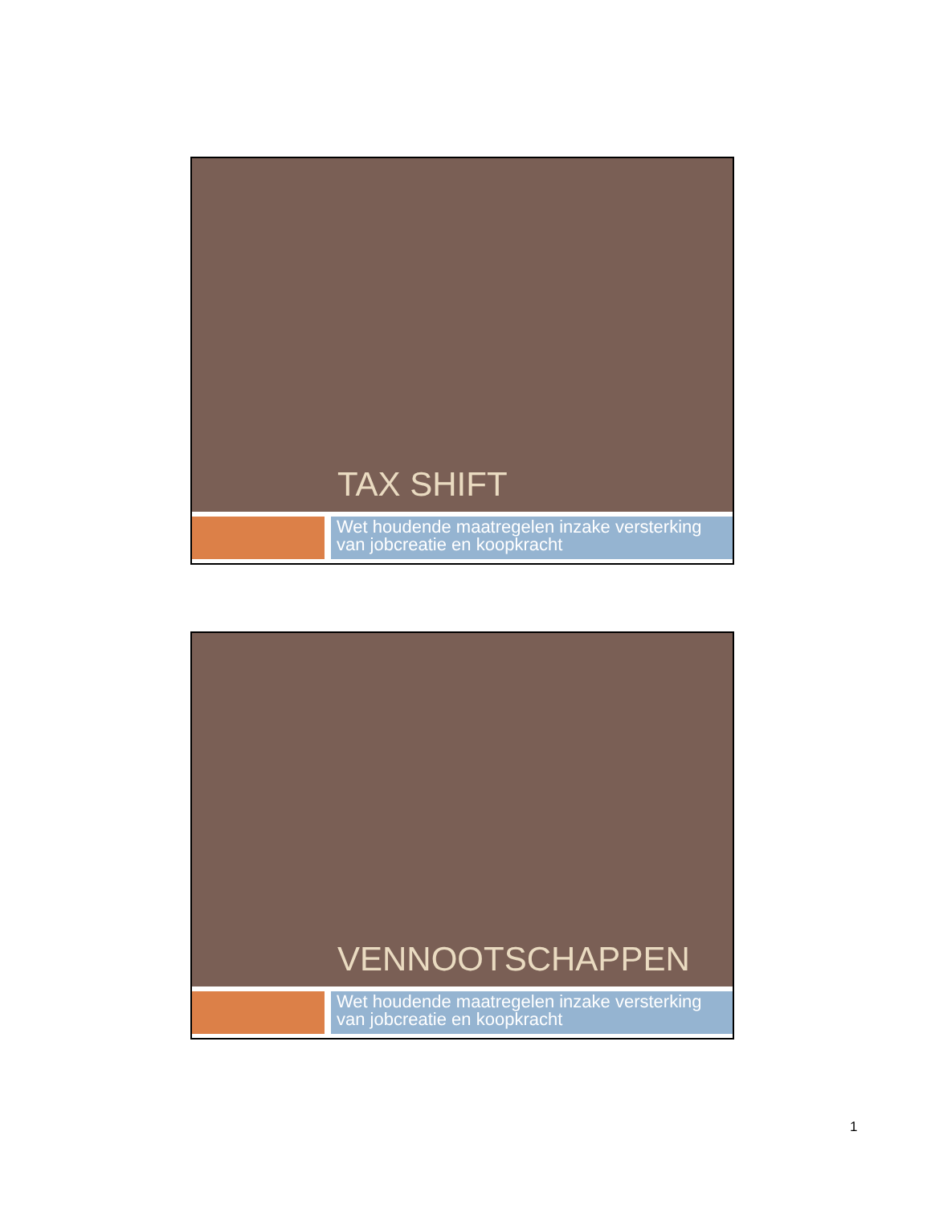TAX SHIFT
Wet houdende maatregelen inzake versterking van jobcreatie en koopkracht
VENNOOTSCHAPPEN
Wet houdende maatregelen inzake versterking van jobcreatie en koopkracht
1